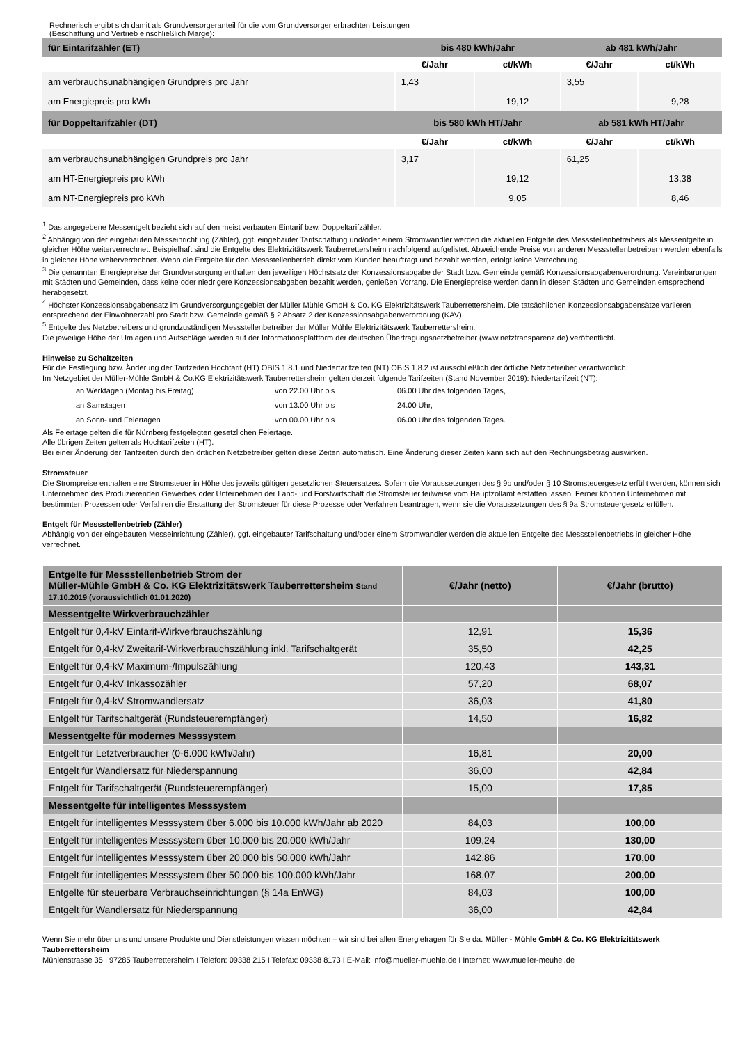Rechnerisch ergibt sich damit als Grundversorgeranteil für die vom Grundversorger erbrachten Leistungen
(Beschaffung und Vertrieb einschließlich Marge):
| für Eintarifzähler (ET) | bis 480 kWh/Jahr | | ab 481 kWh/Jahr | |
| | €/Jahr | ct/kWh | €/Jahr | ct/kWh |
| am verbrauchsunabhängigen Grundpreis pro Jahr | 1,43 | | 3,55 | |
| am Energiepreis pro kWh | | 19,12 | | 9,28 |
| für Doppeltarifzähler (DT) | bis 580 kWh HT/Jahr | | ab 581 kWh HT/Jahr | |
| | €/Jahr | ct/kWh | €/Jahr | ct/kWh |
| am verbrauchsunabhängigen Grundpreis pro Jahr | 3,17 | | 61,25 | |
| am HT-Energiepreis pro kWh | | 19,12 | | 13,38 |
| am NT-Energiepreis pro kWh | | 9,05 | | 8,46 |
<sup>1</sup> Das angegebene Messentgelt bezieht sich auf den meist verbauten Eintarif bzw. Doppeltarifzähler.
<sup>2</sup> Abhängig von der eingebauten Messeinrichtung (Zähler), ggf. eingebauter Tarifschaltung und/oder einem Stromwandler werden die aktuellen Entgelte des Messstellenbetreibers als Messentgelte in gleicher Höhe weiterverrechnet. Beispielhaft sind die Entgelte des Elektrizitätswerk Tauberrettersheim nachfolgend aufgelistet. Abweichende Preise von anderen Messstellenbetreibern werden ebenfalls in gleicher Höhe weiterverrechnet. Wenn die Entgelte für den Messstellenbetrieb direkt vom Kunden beauftragt und bezahlt werden, erfolgt keine Verrechnung.
<sup>3</sup> Die genannten Energiepreise der Grundversorgung enthalten den jeweiligen Höchstsatz der Konzessionsabgabe der Stadt bzw. Gemeinde gemäß Konzessionsabgabenverordnung. Vereinbarungen mit Städten und Gemeinden, dass keine oder niedrigere Konzessionsabgaben bezahlt werden, genießen Vorrang. Die Energiepreise werden dann in diesen Städten und Gemeinden entsprechend herabgesetzt.
<sup>4</sup> Höchster Konzessionsabgabensatz im Grundversorgungsgebiet der Müller Mühle GmbH & Co. KG Elektrizitätswerk Tauberrettersheim. Die tatsächlichen Konzessionsabgabensätze variieren entsprechend der Einwohnerzahl pro Stadt bzw. Gemeinde gemäß § 2 Absatz 2 der Konzessionsabgabenverordnung (KAV).
<sup>5</sup> Entgelte des Netzbetreibers und grundzuständigen Messstellenbetreiber der Müller Mühle Elektrizitätswerk Tauberrettersheim.
Die jeweilige Höhe der Umlagen und Aufschläge werden auf der Informationsplattform der deutschen Übertragungsnetzbetreiber (www.netztransparenz.de) veröffentlicht.
Hinweise zu Schaltzeiten
Für die Festlegung bzw. Änderung der Tarifzeiten Hochtarif (HT) OBIS 1.8.1 und Niedertarifzeiten (NT) OBIS 1.8.2 ist ausschließlich der örtliche Netzbetreiber verantwortlich.
Im Netzgebiet der Müller-Mühle GmbH & Co.KG Elektrizitätswerk Tauberrettersheim gelten derzeit folgende Tarifzeiten (Stand November 2019): Niedertarifzeit (NT):
| an Werktagen (Montag bis Freitag) | von 22.00 Uhr bis | 06.00 Uhr des folgenden Tages, |
| an Samstagen | von 13.00 Uhr bis | 24.00 Uhr, |
| an Sonn- und Feiertagen | von 00.00 Uhr bis | 06.00 Uhr des folgenden Tages. |
Als Feiertage gelten die für Nürnberg festgelegten gesetzlichen Feiertage.
Alle übrigen Zeiten gelten als Hochtarifzeiten (HT).
Bei einer Änderung der Tarifzeiten durch den örtlichen Netzbetreiber gelten diese Zeiten automatisch. Eine Änderung dieser Zeiten kann sich auf den Rechnungsbetrag auswirken.
Stromsteuer
Die Strompreise enthalten eine Stromsteuer in Höhe des jeweils gültigen gesetzlichen Steuersatzes. Sofern die Voraussetzungen des § 9b und/oder § 10 Stromsteuergesetz erfüllt werden, können sich Unternehmen des Produzierenden Gewerbes oder Unternehmen der Land- und Forstwirtschaft die Stromsteuer teilweise vom Hauptzollamt erstatten lassen. Ferner können Unternehmen mit bestimmten Prozessen oder Verfahren die Erstattung der Stromsteuer für diese Prozesse oder Verfahren beantragen, wenn sie die Voraussetzungen des § 9a Stromsteuergesetz erfüllen.
Entgelt für Messstellenbetrieb (Zähler)
Abhängig von der eingebauten Messeinrichtung (Zähler), ggf. eingebauter Tarifschaltung und/oder einem Stromwandler werden die aktuellen Entgelte des Messstellenbetriebs in gleicher Höhe verrechnet.
| Entgelte für Messstellenbetrieb Strom der Müller-Mühle GmbH & Co. KG Elektrizitätswerk Tauberrettersheim Stand 17.10.2019 (voraussichtlich 01.01.2020) | €/Jahr (netto) | €/Jahr (brutto) |
| Messentgelte Wirkverbrauchzähler | | |
| Entgelt für 0,4-kV Eintarif-Wirkverbrauchszählung | 12,91 | 15,36 |
| Entgelt für 0,4-kV Zweitarif-Wirkverbrauchszählung inkl. Tarifschaltgerät | 35,50 | 42,25 |
| Entgelt für 0,4-kV Maximum-/Impulszählung | 120,43 | 143,31 |
| Entgelt für 0,4-kV Inkassozähler | 57,20 | 68,07 |
| Entgelt für 0,4-kV Stromwandlersatz | 36,03 | 41,80 |
| Entgelt für Tarifschaltgerät (Rundsteuerempfänger) | 14,50 | 16,82 |
| Messentgelte für modernes Messsystem | | |
| Entgelt für Letztverbraucher (0-6.000 kWh/Jahr) | 16,81 | 20,00 |
| Entgelt für Wandlersatz für Niederspannung | 36,00 | 42,84 |
| Entgelt für Tarifschaltgerät (Rundsteuerempfänger) | 15,00 | 17,85 |
| Messentgelte für intelligentes Messsystem | | |
| Entgelt für intelligentes Messsystem über 6.000 bis 10.000 kWh/Jahr ab 2020 | 84,03 | 100,00 |
| Entgelt für intelligentes Messsystem über 10.000 bis 20.000 kWh/Jahr | 109,24 | 130,00 |
| Entgelt für intelligentes Messsystem über 20.000 bis 50.000 kWh/Jahr | 142,86 | 170,00 |
| Entgelt für intelligentes Messsystem über 50.000 bis 100.000 kWh/Jahr | 168,07 | 200,00 |
| Entgelte für steuerbare Verbrauchseinrichtungen (§ 14a EnWG) | 84,03 | 100,00 |
| Entgelt für Wandlersatz für Niederspannung | 36,00 | 42,84 |
Wenn Sie mehr über uns und unsere Produkte und Dienstleistungen wissen möchten – wir sind bei allen Energiefragen für Sie da. Müller - Mühle GmbH & Co. KG Elektrizitätswerk Tauberrettersheim
Mühlenstrasse 35 I 97285 Tauberrettersheim I Telefon: 09338 215 I Telefax: 09338 8173 I E-Mail: info@mueller-muehle.de I Internet: www.mueller-meuhel.de